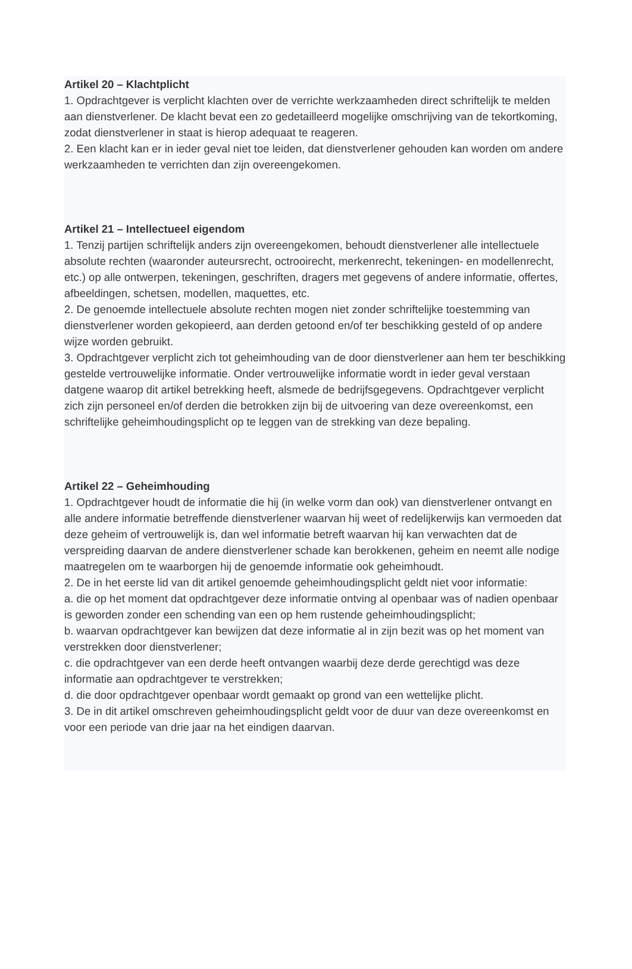Artikel 20 – Klachtplicht
1. Opdrachtgever is verplicht klachten over de verrichte werkzaamheden direct schriftelijk te melden aan dienstverlener. De klacht bevat een zo gedetailleerd mogelijke omschrijving van de tekortkoming, zodat dienstverlener in staat is hierop adequaat te reageren.
2. Een klacht kan er in ieder geval niet toe leiden, dat dienstverlener gehouden kan worden om andere werkzaamheden te verrichten dan zijn overeengekomen.
Artikel 21 – Intellectueel eigendom
1. Tenzij partijen schriftelijk anders zijn overeengekomen, behoudt dienstverlener alle intellectuele absolute rechten (waaronder auteursrecht, octrooirecht, merkenrecht, tekeningen- en modellenrecht, etc.) op alle ontwerpen, tekeningen, geschriften, dragers met gegevens of andere informatie, offertes, afbeeldingen, schetsen, modellen, maquettes, etc.
2. De genoemde intellectuele absolute rechten mogen niet zonder schriftelijke toestemming van dienstverlener worden gekopieerd, aan derden getoond en/of ter beschikking gesteld of op andere wijze worden gebruikt.
3. Opdrachtgever verplicht zich tot geheimhouding van de door dienstverlener aan hem ter beschikking gestelde vertrouwelijke informatie. Onder vertrouwelijke informatie wordt in ieder geval verstaan datgene waarop dit artikel betrekking heeft, alsmede de bedrijfsgegevens. Opdrachtgever verplicht zich zijn personeel en/of derden die betrokken zijn bij de uitvoering van deze overeenkomst, een schriftelijke geheimhoudingsplicht op te leggen van de strekking van deze bepaling.
Artikel 22 – Geheimhouding
1. Opdrachtgever houdt de informatie die hij (in welke vorm dan ook) van dienstverlener ontvangt en alle andere informatie betreffende dienstverlener waarvan hij weet of redelijkerwijs kan vermoeden dat deze geheim of vertrouwelijk is, dan wel informatie betreft waarvan hij kan verwachten dat de verspreiding daarvan de andere dienstverlener schade kan berokkenen, geheim en neemt alle nodige maatregelen om te waarborgen hij de genoemde informatie ook geheimhoudt.
2. De in het eerste lid van dit artikel genoemde geheimhoudingsplicht geldt niet voor informatie:
a. die op het moment dat opdrachtgever deze informatie ontving al openbaar was of nadien openbaar is geworden zonder een schending van een op hem rustende geheimhoudingsplicht;
b. waarvan opdrachtgever kan bewijzen dat deze informatie al in zijn bezit was op het moment van verstrekken door dienstverlener;
c. die opdrachtgever van een derde heeft ontvangen waarbij deze derde gerechtigd was deze informatie aan opdrachtgever te verstrekken;
d. die door opdrachtgever openbaar wordt gemaakt op grond van een wettelijke plicht.
3. De in dit artikel omschreven geheimhoudingsplicht geldt voor de duur van deze overeenkomst en voor een periode van drie jaar na het eindigen daarvan.